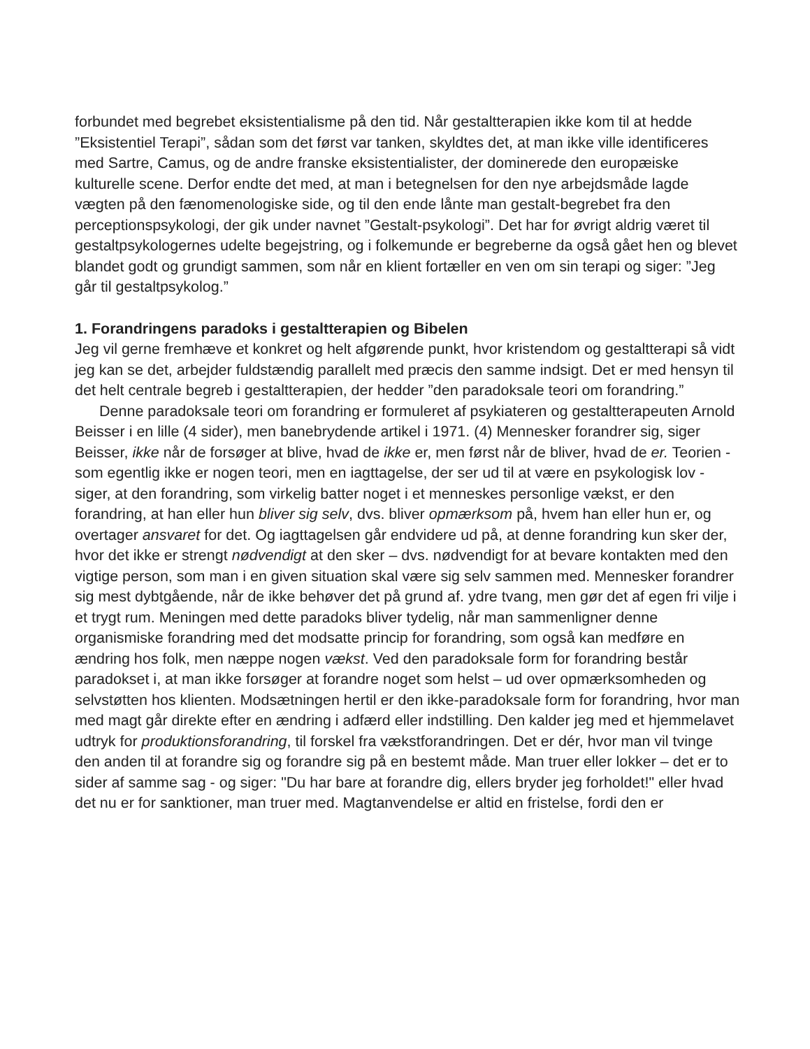forbundet med begrebet eksistentialisme på den tid. Når gestaltterapien ikke kom til at hedde ”Eksistentiel Terapi”, sådan som det først var tanken, skyldtes det, at man ikke ville identificeres med Sartre, Camus, og de andre franske eksistentialister, der dominerede den europæiske kulturelle scene. Derfor endte det med, at man i betegnelsen for den nye arbejdsmåde lagde vægten på den fænomenologiske side, og til den ende lånte man gestalt-begrebet fra den perceptionspsykologi, der gik under navnet ”Gestalt-psykologi”. Det har for øvrigt aldrig været til gestaltpsykologernes udelte begejstring, og i folkemunde er begreberne da også gået hen og blevet blandet godt og grundigt sammen, som når en klient fortæller en ven om sin terapi og siger: ”Jeg går til gestaltpsykolog.”
1. Forandringens paradoks i gestaltterapien og Bibelen
Jeg vil gerne fremhæve et konkret og helt afgørende punkt, hvor kristendom og gestaltterapi så vidt jeg kan se det, arbejder fuldstændig parallelt med præcis den samme indsigt. Det er med hensyn til det helt centrale begreb i gestaltterapien, der hedder ”den paradoksale teori om forandring.”
Denne paradoksale teori om forandring er formuleret af psykiateren og gestaltterapeuten Arnold Beisser i en lille (4 sider), men banebrydende artikel i 1971. (4) Mennesker forandrer sig, siger Beisser, ikke når de forsøger at blive, hvad de ikke er, men først når de bliver, hvad de er. Teorien - som egentlig ikke er nogen teori, men en iagttagelse, der ser ud til at være en psykologisk lov - siger, at den forandring, som virkelig batter noget i et menneskes personlige vækst, er den forandring, at han eller hun bliver sig selv, dvs. bliver opmærksom på, hvem han eller hun er, og overtager ansvaret for det. Og iagttagelsen går endvidere ud på, at denne forandring kun sker der, hvor det ikke er strengt nødvendigt at den sker – dvs. nødvendigt for at bevare kontakten med den vigtige person, som man i en given situation skal være sig selv sammen med. Mennesker forandrer sig mest dybtgående, når de ikke behøver det på grund af. ydre tvang, men gør det af egen fri vilje i et trygt rum. Meningen med dette paradoks bliver tydelig, når man sammenligner denne organismiske forandring med det modsatte princip for forandring, som også kan medføre en ændring hos folk, men næppe nogen vækst. Ved den paradoksale form for forandring består paradokset i, at man ikke forsøger at forandre noget som helst – ud over opmærksomheden og selvstøtten hos klienten. Modsætningen hertil er den ikke-paradoksale form for forandring, hvor man med magt går direkte efter en ændring i adfærd eller indstilling. Den kalder jeg med et hjemmelavet udtryk for produktionsforandring, til forskel fra vækstforandringen. Det er dér, hvor man vil tvinge den anden til at forandre sig og forandre sig på en bestemt måde. Man truer eller lokker – det er to sider af samme sag - og siger: "Du har bare at forandre dig, ellers bryder jeg forholdet!" eller hvad det nu er for sanktioner, man truer med. Magtanvendelse er altid en fristelse, fordi den er